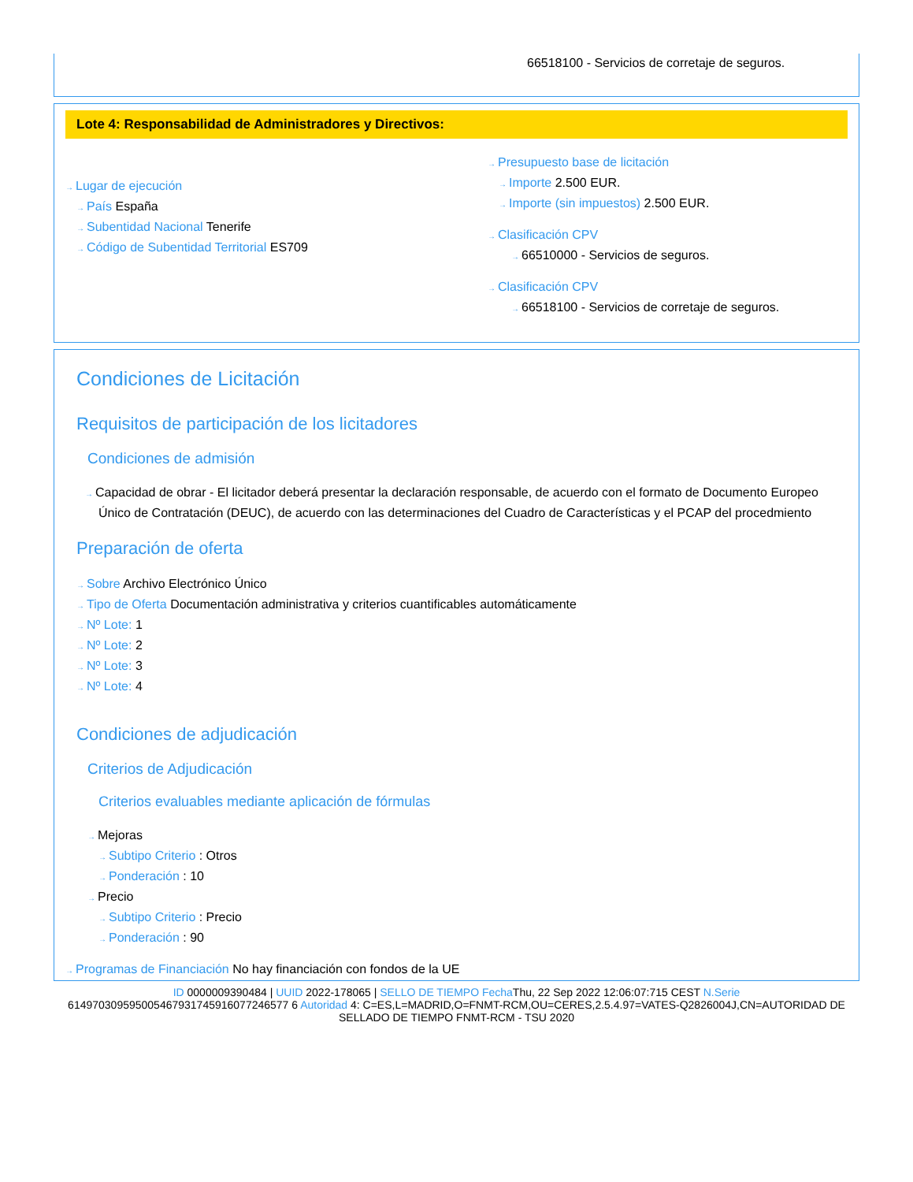66518100 - Servicios de corretaje de seguros.
Lote 4: Responsabilidad de Administradores y Directivos:
→ Lugar de ejecución
→ País España
→ Subentidad Nacional Tenerife
→ Código de Subentidad Territorial ES709
→ Presupuesto base de licitación
→ Importe 2.500 EUR.
→ Importe (sin impuestos) 2.500 EUR.
→ Clasificación CPV
→ 66510000 - Servicios de seguros.
→ Clasificación CPV
→ 66518100 - Servicios de corretaje de seguros.
Condiciones de Licitación
Requisitos de participación de los licitadores
Condiciones de admisión
→ Capacidad de obrar - El licitador deberá presentar la declaración responsable, de acuerdo con el formato de Documento Europeo Único de Contratación (DEUC), de acuerdo con las determinaciones del Cuadro de Características y el PCAP del procedmiento
Preparación de oferta
→ Sobre Archivo Electrónico Único
→ Tipo de Oferta Documentación administrativa y criterios cuantificables automáticamente
→ Nº Lote: 1
→ Nº Lote: 2
→ Nº Lote: 3
→ Nº Lote: 4
Condiciones de adjudicación
Criterios de Adjudicación
Criterios evaluables mediante aplicación de fórmulas
→ Mejoras
→ Subtipo Criterio : Otros
→ Ponderación : 10
→ Precio
→ Subtipo Criterio : Precio
→ Ponderación : 90
→ Programas de Financiación No hay financiación con fondos de la UE
ID 0000009390484 | UUID 2022-178065 | SELLO DE TIEMPO Fecha Thu, 22 Sep 2022 12:06:07:715 CEST N.Serie 614970309595005467931745916077246577 6 Autoridad 4: C=ES,L=MADRID,O=FNMT-RCM,OU=CERES,2.5.4.97=VATES-Q2826004J,CN=AUTORIDAD DE SELLADO DE TIEMPO FNMT-RCM - TSU 2020